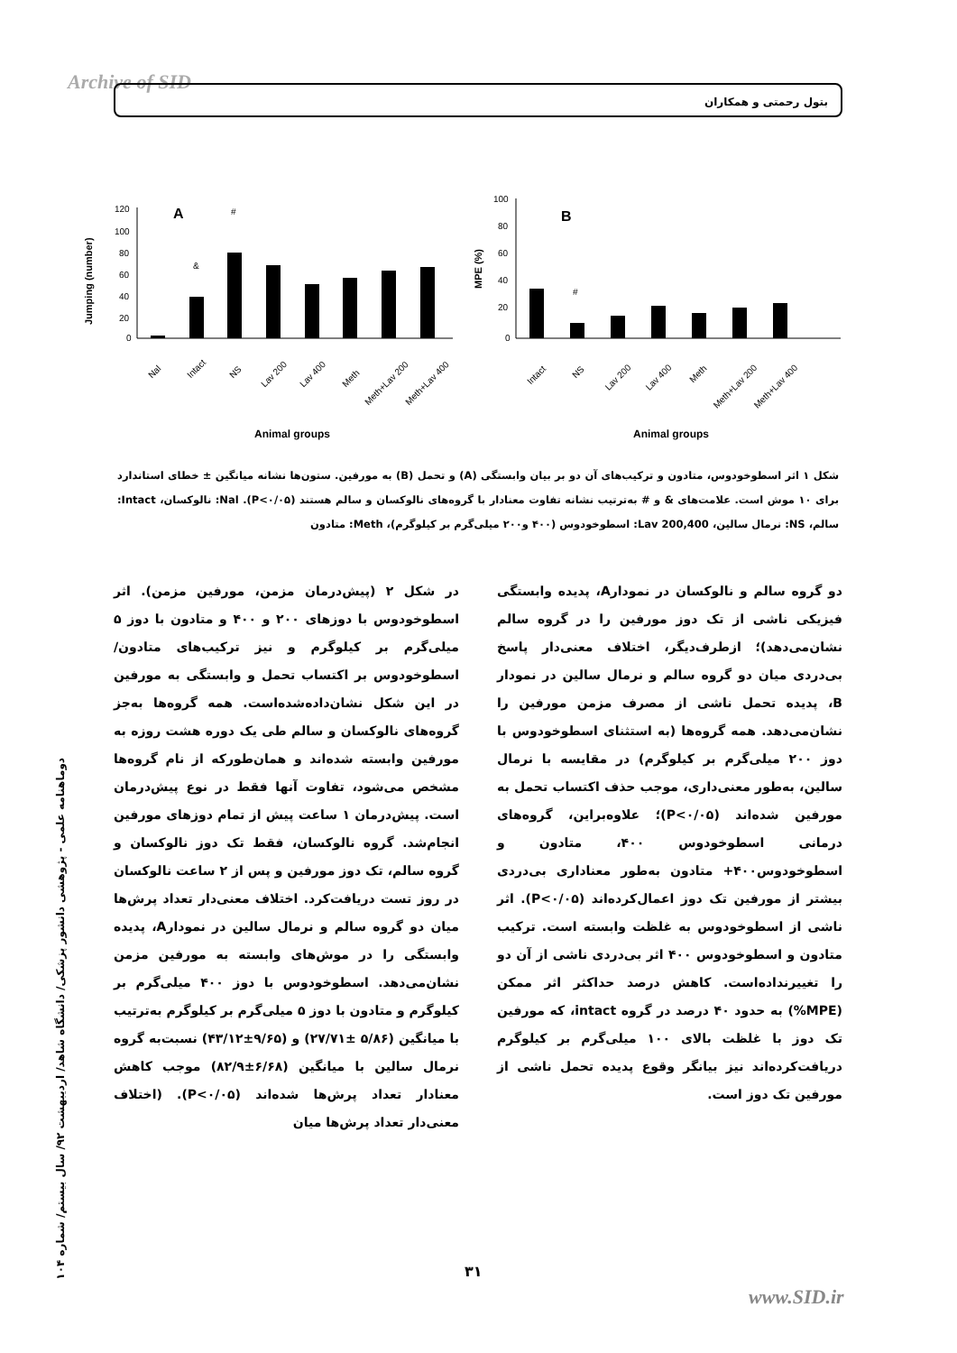Archive of SID بتول رحمتی و همکاران
A
120
100
80
60
40
20
0
Jumping (number)
&
#
Nal
Intact
NS
Lav 200
Lav 400
Meth
Meth+Lav 200
Meth+Lav 400
Animal groups
B
100
80
60
40
20
0
MPE (%)
#
Intact
NS
Lav 200
Lav 400
Meth
Meth+Lav 200
Meth+Lav 400
Animal groups
شکل ۱ اثر اسطوخودوس، متادون و ترکیب‌های آن دو بر بیان وابستگی (A) و تحمل (B) به مورفین. ستون‌ها نشانه میانگین ± خطای استاندارد برای ۱۰ موش است. علامت‌های & و # به‌ترتیب نشانه تفاوت معنادار با گروه‌های نالوکسان و سالم هستند (P<۰/۰۵). Nal: نالوکسان، Intact: سالم، NS: نرمال سالین، Lav 200,400: اسطوخودوس (۴۰۰ و۲۰۰ میلی‌گرم بر کیلوگرم)، Meth: متادون
در شکل ۲ (پیش‌درمان مزمن، مورفین مزمن). اثر اسطوخودوس با دوزهای ۲۰۰ و ۴۰۰ و متادون با دوز ۵ میلی‌گرم بر کیلوگرم و نیز ترکیب‌های متادون/ اسطوخودوس بر اکتساب تحمل و وابستگی به مورفین در این شکل نشان‌داده‌شده‌است. همه گروه‌ها به‌جز گروه‌های نالوکسان و سالم طی یک دوره هشت روزه به مورفین وابسته شده‌اند و همان‌طورکه از نام گروه‌ها مشخص می‌شود، تفاوت آنها فقط در نوع پیش‌درمان است. پیش‌درمان ۱ ساعت پیش از تمام دوزهای مورفین انجام‌شد. گروه نالوکسان، فقط تک دوز نالوکسان و گروه سالم، تک دوز مورفین و پس از ۲ ساعت نالوکسان در روز تست دریافت‌کرد. اختلاف معنی‌دار تعداد پرش‌ها میان دو گروه سالم و نرمال سالین در نمودارA، پدیده وابستگی را در موش‌های وابسته به مورفین مزمن نشان‌می‌دهد. اسطوخودوس با دوز ۴۰۰ میلی‌گرم بر کیلوگرم و متادون با دوز ۵ میلی‌گرم بر کیلوگرم به‌ترتیب با میانگین (۵/۸۶ ±۲۷/۷۱) و (۹/۶۵±۴۳/۱۲) نسبت‌به گروه نرمال سالین با میانگین (۶/۶۸±۸۲/۹) موجب کاهش معنادار تعداد پرش‌ها شده‌اند (P<۰/۰۵). (اختلاف معنی‌دار تعداد پرش‌ها میان
دو گروه سالم و نالوکسان در نمودارA، پدیده وابستگی فیزیکی ناشی از تک دوز مورفین را در گروه سالم نشان‌می‌دهد)؛ ازطرف‌دیگر، اختلاف معنی‌دار پاسخ بی‌دردی میان دو گروه سالم و نرمال سالین در نمودار B، پدیده تحمل ناشی از مصرف مزمن مورفین را نشان‌می‌دهد. همه گروه‌ها (به استثنای اسطوخودوس با دوز ۲۰۰ میلی‌گرم بر کیلوگرم) در مقایسه با نرمال سالین، به‌طور معنی‌داری، موجب حذف اکتساب تحمل به مورفین شده‌اند (P<۰/۰۵)؛ علاوه‌براین، گروه‌های درمانی اسطوخودوس ۴۰۰، متادون و اسطوخودوس۴۰۰+ متادون به‌طور معناداری بی‌دردی بیشتر از مورفین تک دوز اعمال‌کرده‌اند (P<۰/۰۵). اثر ناشی از اسطوخودوس به غلظت وابسته است. ترکیب متادون و اسطوخودوس ۴۰۰ اثر بی‌دردی ناشی از آن دو را تغییرنداده‌است. کاهش درصد حداکثر اثر ممکن (MPE%) به حدود ۴۰ درصد در گروه intact، که مورفین تک دوز با غلظت بالای ۱۰۰ میلی‌گرم بر کیلوگرم دریافت‌کرده‌اند نیز بیانگر وقوع پدیده تحمل ناشی از مورفین تک دوز است.
دوماهنامه علمی - پژوهشی دانشور پزشکی/ دانشگاه شاهد/ اردیبهشت ۹۲/ سال بیستم/ شماره ۱۰۴
۳۱
www.SID.ir